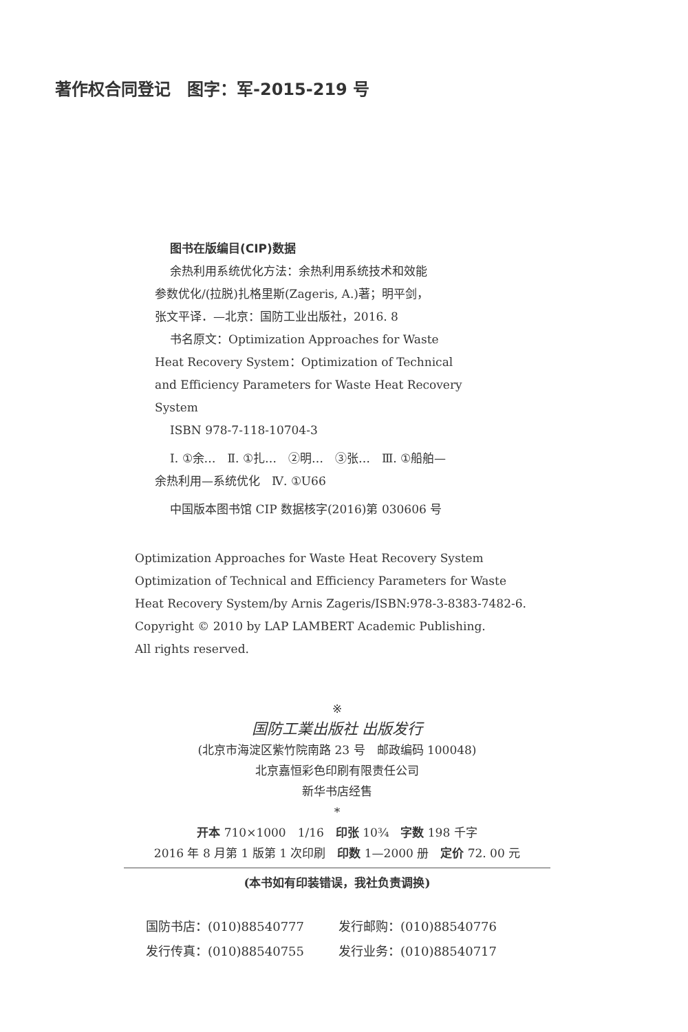著作权合同登记　图字：军-2015-219 号
图书在版编目(CIP)数据
余热利用系统优化方法：余热利用系统技术和效能
参数优化/(拉脱)扎格里斯(Zageris, A.)著；明平剑，
张文平译．—北京：国防工业出版社，2016. 8
书名原文：Optimization Approaches for Waste
Heat Recovery System：Optimization of Technical
and Efficiency Parameters for Waste Heat Recovery
System
ISBN 978-7-118-10704-3
Ⅰ. ①余…　Ⅱ. ①扎…　②明…　③张…　Ⅲ. ①船舶—
余热利用—系统优化　Ⅳ. ①U66
中国版本图书馆 CIP 数据核字(2016)第 030606 号
Optimization Approaches for Waste Heat Recovery System
Optimization of Technical and Efficiency Parameters for Waste
Heat Recovery System/by Arnis Zageris/ISBN:978-3-8383-7482-6.
Copyright © 2010 by LAP LAMBERT Academic Publishing.
All rights reserved.
※
国防工業出版社 出版发行
(北京市海淀区紫竹院南路 23 号　邮政编码 100048)
北京嘉恒彩色印刷有限责任公司
新华书店经售
*
开本 710×1000　1/16　印张 10¾　字数 198 千字
2016 年 8 月第 1 版第 1 次印刷　印数 1—2000 册　定价 72. 00 元
(本书如有印装错误，我社负责调换)
国防书店：(010)88540777
发行邮购：(010)88540776
发行传真：(010)88540755
发行业务：(010)88540717